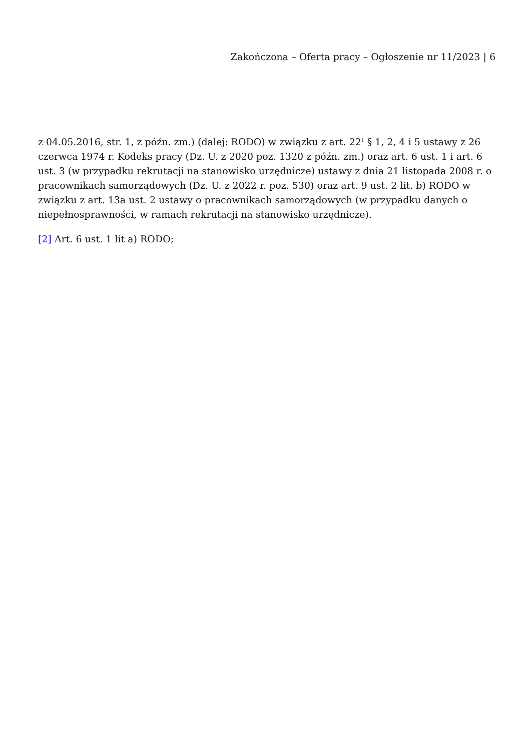Zakończona – Oferta pracy – Ogłoszenie nr 11/2023 | 6
z 04.05.2016, str. 1, z późn. zm.) (dalej: RODO) w związku z art. 22<sup>1</sup> § 1, 2, 4 i 5 ustawy z 26 czerwca 1974 r. Kodeks pracy (Dz. U. z 2020 poz. 1320 z późn. zm.) oraz art. 6 ust. 1 i art. 6 ust. 3 (w przypadku rekrutacji na stanowisko urzędnicze) ustawy z dnia 21 listopada 2008 r. o pracownikach samorządowych (Dz. U. z 2022 r. poz. 530) oraz art. 9 ust. 2 lit. b) RODO w związku z art. 13a ust. 2 ustawy o pracownikach samorządowych (w przypadku danych o niepełnosprawności, w ramach rekrutacji na stanowisko urzędnicze).
[2] Art. 6 ust. 1 lit a) RODO;